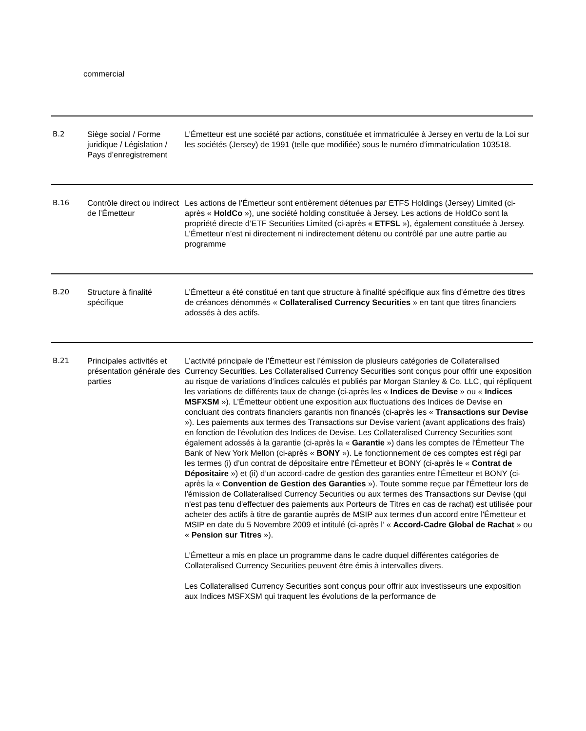commercial
| B.2 | Siège social / Forme juridique / Législation / Pays d’enregistrement | L’Émetteur est une société par actions, constituée et immatriculée à Jersey en vertu de la Loi sur les sociétés (Jersey) de 1991 (telle que modifiée) sous le numéro d’immatriculation 103518. |
| B.16 | Contrôle direct ou indirect de l’Émetteur | Les actions de l’Émetteur sont entièrement détenues par ETFS Holdings (Jersey) Limited (ci-après « HoldCo »), une société holding constituée à Jersey. Les actions de HoldCo sont la propriété directe d’ETF Securities Limited (ci-après « ETFSL »), également constituée à Jersey. L’Émetteur n’est ni directement ni indirectement détenu ou contrôlé par une autre partie au programme |
| B.20 | Structure à finalité spécifique | L’Émetteur a été constitué en tant que structure à finalité spécifique aux fins d’émettre des titres de créances dénommés « Collateralised Currency Securities » en tant que titres financiers adossés à des actifs. |
| B.21 | Principales activités et présentation générale des parties | L’activité principale de l’Émetteur est l’émission de plusieurs catégories de Collateralised Currency Securities. Les Collateralised Currency Securities sont conçus pour offrir une exposition au risque de variations d’indices calculés et publiés par Morgan Stanley & Co. LLC, qui répliquent les variations de différents taux de change (ci-après les « Indices de Devise » ou « Indices MSFXSM »). L’Émetteur obtient une exposition aux fluctuations des Indices de Devise en concluant des contrats financiers garantis non financés (ci-après les « Transactions sur Devise »). Les paiements aux termes des Transactions sur Devise varient (avant applications des frais) en fonction de l'évolution des Indices de Devise. Les Collateralised Currency Securities sont également adossés à la garantie (ci-après la « Garantie ») dans les comptes de l'Émetteur The Bank of New York Mellon (ci-après « BONY »). Le fonctionnement de ces comptes est régi par les termes (i) d’un contrat de dépositaire entre l'Émetteur et BONY (ci-après le « Contrat de Dépositaire ») et (ii) d’un accord-cadre de gestion des garanties entre l'Émetteur et BONY (ci-après la « Convention de Gestion des Garanties »). Toute somme reçue par l'Émetteur lors de l'émission de Collateralised Currency Securities ou aux termes des Transactions sur Devise (qui n'est pas tenu d'effectuer des paiements aux Porteurs de Titres en cas de rachat) est utilisée pour acheter des actifs à titre de garantie auprès de MSIP aux termes d'un accord entre l'Émetteur et MSIP en date du 5 Novembre 2009 et intitulé (ci-après l’ « Accord-Cadre Global de Rachat » ou « Pension sur Titres »). L’Émetteur a mis en place un programme dans le cadre duquel différentes catégories de Collateralised Currency Securities peuvent être émis à intervalles divers. Les Collateralised Currency Securities sont conçus pour offrir aux investisseurs une exposition aux Indices MSFXSM qui traquent les évolutions de la performance de |